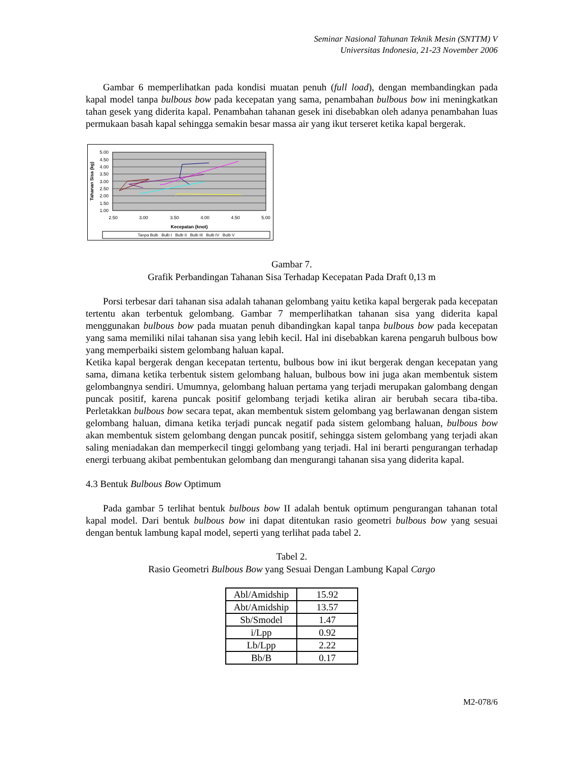Seminar Nasional Tahunan Teknik Mesin (SNTTM) V
Universitas Indonesia, 21-23 November 2006
Gambar 6 memperlihatkan pada kondisi muatan penuh (full load), dengan membandingkan pada kapal model tanpa bulbous bow pada kecepatan yang sama, penambahan bulbous bow ini meningkatkan tahan gesek yang diderita kapal. Penambahan tahanan gesek ini disebabkan oleh adanya penambahan luas permukaan basah kapal sehingga semakin besar massa air yang ikut terseret ketika kapal bergerak.
5.00
4.50
4.00
3.50
3.00
2.50
2.00
1.50
1.00
2.50
3.00
3.50
4.00
4.50
5.00
Kecepatan (knot)
Tahanan Sisa (kg)
Tanpa Bulb Bulb I Bulb II Bulb III Bulb IV Bulb V
Gambar 7.
Grafik Perbandingan Tahanan Sisa Terhadap Kecepatan Pada Draft 0,13 m
Porsi terbesar dari tahanan sisa adalah tahanan gelombang yaitu ketika kapal bergerak pada kecepatan tertentu akan terbentuk gelombang. Gambar 7 memperlihatkan tahanan sisa yang diderita kapal menggunakan bulbous bow pada muatan penuh dibandingkan kapal tanpa bulbous bow pada kecepatan yang sama memiliki nilai tahanan sisa yang lebih kecil. Hal ini disebabkan karena pengaruh bulbous bow yang memperbaiki sistem gelombang haluan kapal.
Ketika kapal bergerak dengan kecepatan tertentu, bulbous bow ini ikut bergerak dengan kecepatan yang sama, dimana ketika terbentuk sistem gelombang haluan, bulbous bow ini juga akan membentuk sistem gelombangnya sendiri. Umumnya, gelombang haluan pertama yang terjadi merupakan galombang dengan puncak positif, karena puncak positif gelombang terjadi ketika aliran air berubah secara tiba-tiba. Perletakkan bulbous bow secara tepat, akan membentuk sistem gelombang yag berlawanan dengan sistem gelombang haluan, dimana ketika terjadi puncak negatif pada sistem gelombang haluan, bulbous bow akan membentuk sistem gelombang dengan puncak positif, sehingga sistem gelombang yang terjadi akan saling meniadakan dan memperkecil tinggi gelombang yang terjadi. Hal ini berarti pengurangan terhadap energi terbuang akibat pembentukan gelombang dan mengurangi tahanan sisa yang diderita kapal.
4.3 Bentuk Bulbous Bow Optimum
Pada gambar 5 terlihat bentuk bulbous bow II adalah bentuk optimum pengurangan tahanan total kapal model. Dari bentuk bulbous bow ini dapat ditentukan rasio geometri bulbous bow yang sesuai dengan bentuk lambung kapal model, seperti yang terlihat pada tabel 2.
Tabel 2.
Rasio Geometri Bulbous Bow yang Sesuai Dengan Lambung Kapal Cargo
| Abl/Amidship | 15.92 |
| Abt/Amidship | 13.57 |
| Sb/Smodel | 1.47 |
| i/Lpp | 0.92 |
| Lb/Lpp | 2.22 |
| Bb/B | 0.17 |
M2-078/6